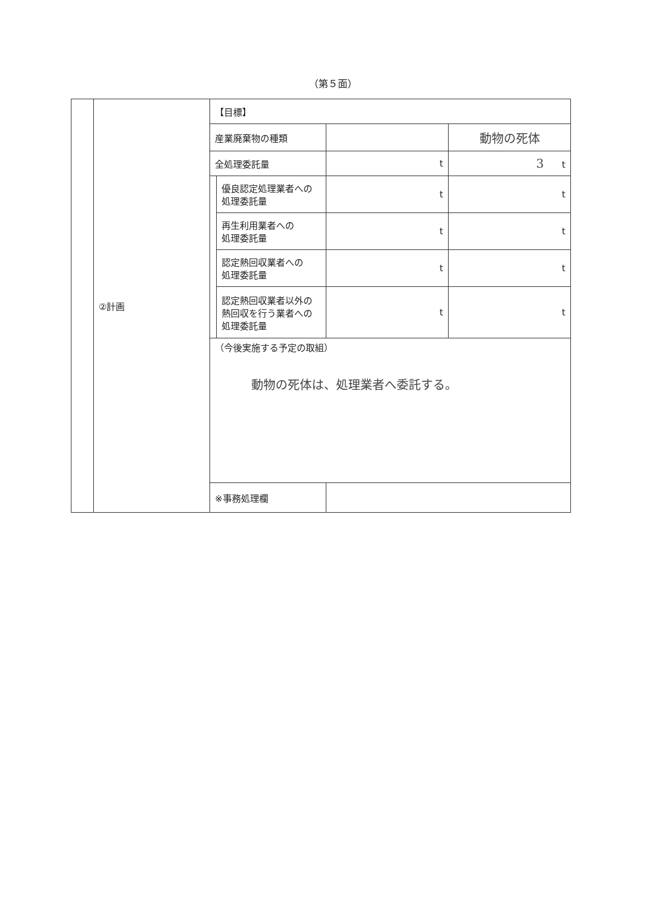（第５面）
| | ②計画 | 【目標】 | | | |
| | | 産業廃棄物の種類 | | | 動物の死体 |
| | | 全処理委託量 | | t | 3 t |
| | | | 優良認定処理業者への 処理委託量 | t | t |
| | | | 再生利用業者への 処理委託量 | t | t |
| | | | 認定熱回収業者への 処理委託量 | t | t |
| | | | 認定熱回収業者以外の 熱回収を行う業者への 処理委託量 | t | t |
| | | （今後実施する予定の取組） 動物の死体は、処理業者へ委託する。 | | | |
| | | ※事務処理欄 | | | |